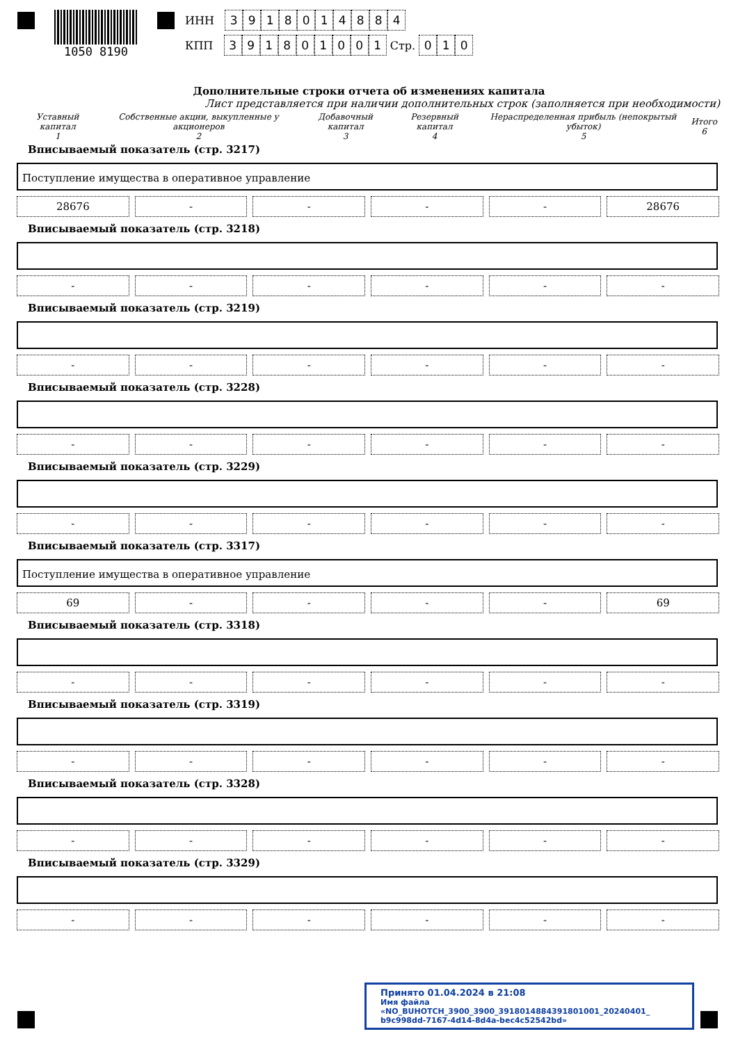1050 8190 ИНН 3918014884
КПП 391801001 Стр. 010
Дополнительные строки отчета об изменениях капитала
Лист представляется при наличии дополнительных строк (заполняется при необходимости)
| Уставный капитал 1 | Собственные акции, выкупленные у акционеров 2 | Добавочный капитал 3 | Резервный капитал 4 | Нераспределенная прибыль (непокрытый убыток) 5 | Итого 6 |
Вписываемый показатель (стр. 3217)
Поступление имущества в оперативное управление
28676 - - - - 28676
Вписываемый показатель (стр. 3218)
- - - - - -
Вписываемый показатель (стр. 3219)
- - - - - -
Вписываемый показатель (стр. 3228)
- - - - - -
Вписываемый показатель (стр. 3229)
- - - - - -
Вписываемый показатель (стр. 3317)
Поступление имущества в оперативное управление
69 - - - - 69
Вписываемый показатель (стр. 3318)
- - - - - -
Вписываемый показатель (стр. 3319)
- - - - - -
Вписываемый показатель (стр. 3328)
- - - - - -
Вписываемый показатель (стр. 3329)
- - - - - -
Принято 01.04.2024 в 21:08
Имя файла «NO_BUHOTCH_3900_3900_3918014884391801001_20240401_ b9c998dd-7167-4d14-8d4a-bec4c52542bd»